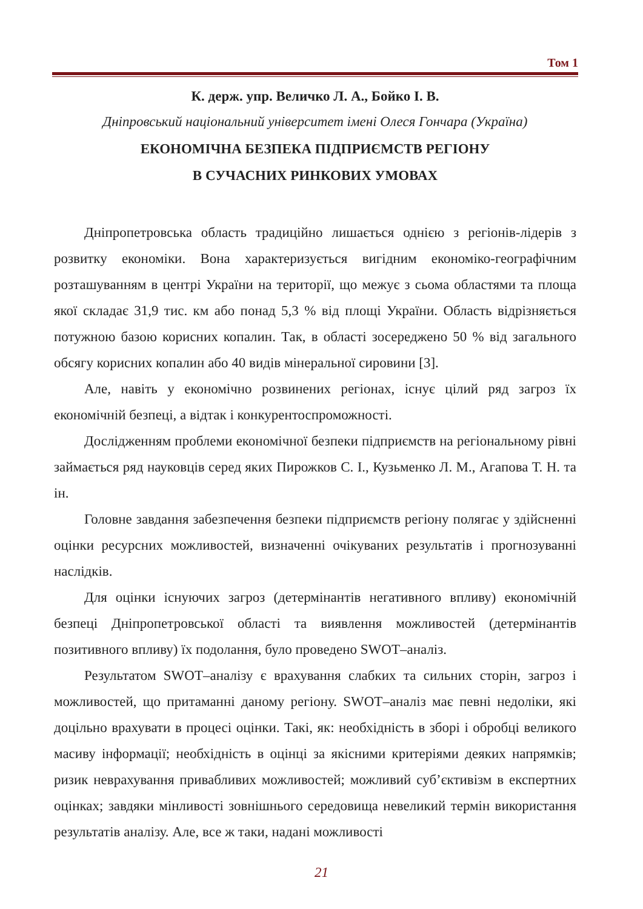Том 1
К. держ. упр. Величко Л. А., Бойко І. В.
Дніпровський національний університет імені Олеся Гончара (Україна)
ЕКОНОМІЧНА БЕЗПЕКА ПІДПРИЄМСТВ РЕГІОНУ
В СУЧАСНИХ РИНКОВИХ УМОВАХ
Дніпропетровська область традиційно лишається однією з регіонів-лідерів з розвитку економіки. Вона характеризується вигідним економіко-географічним розташуванням в центрі України на території, що межує з сьома областями та площа якої складає 31,9 тис. км або понад 5,3 % від площі України. Область відрізняється потужною базою корисних копалин. Так, в області зосереджено 50 % від загального обсягу корисних копалин або 40 видів мінеральної сировини [3].
Але, навіть у економічно розвинених регіонах, існує цілий ряд загроз їх економічній безпеці, а відтак і конкурентоспроможності.
Дослідженням проблеми економічної безпеки підприємств на регіональному рівні займається ряд науковців серед яких Пирожков С. І., Кузьменко Л. М., Агапова Т. Н. та ін.
Головне завдання забезпечення безпеки підприємств регіону полягає у здійсненні оцінки ресурсних можливостей, визначенні очікуваних результатів і прогнозуванні наслідків.
Для оцінки існуючих загроз (детермінантів негативного впливу) економічній безпеці Дніпропетровської області та виявлення можливостей (детермінантів позитивного впливу) їх подолання, було проведено SWOT–аналіз.
Результатом SWOT–аналізу є врахування слабких та сильних сторін, загроз і можливостей, що притаманні даному регіону. SWOT–аналіз має певні недоліки, які доцільно врахувати в процесі оцінки. Такі, як: необхідність в зборі і обробці великого масиву інформації; необхідність в оцінці за якісними критеріями деяких напрямків; ризик неврахування привабливих можливостей; можливий суб’єктивізм в експертних оцінках; завдяки мінливості зовнішнього середовища невеликий термін використання результатів аналізу. Але, все ж таки, надані можливості
21